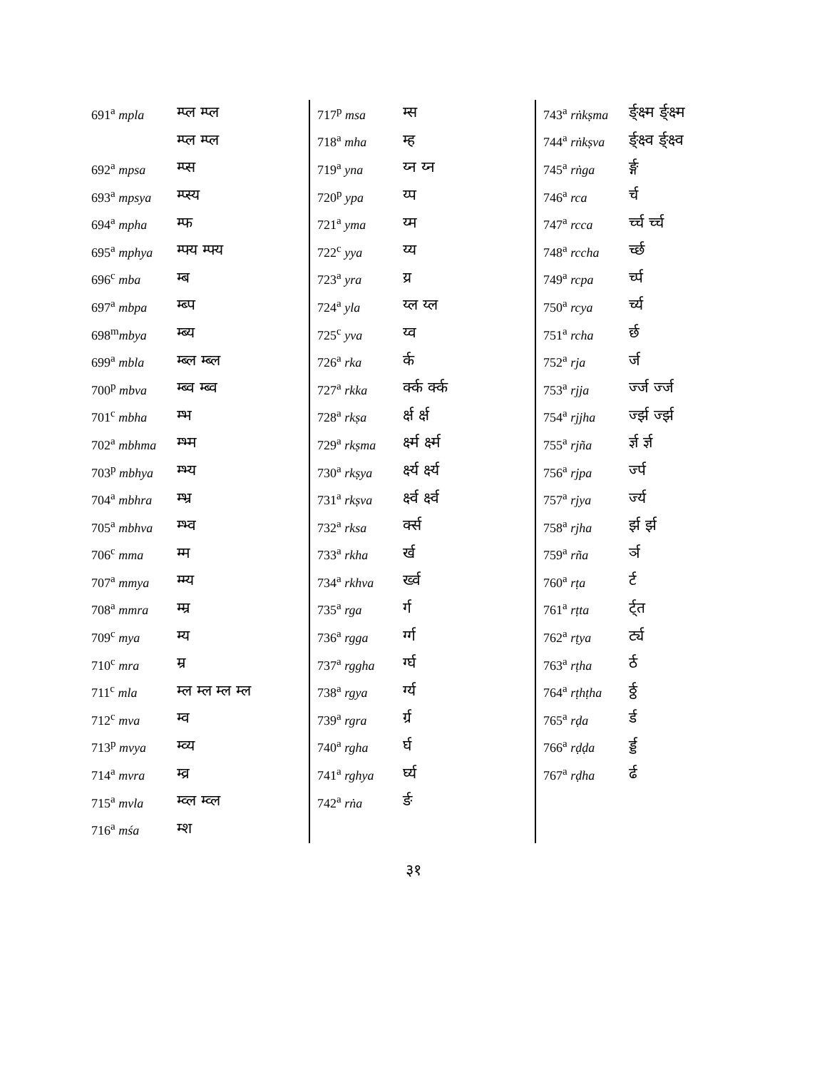| 691<sup>a</sup> mpla | म्प्ल म्प्ल |
| | म्प्ल म्प्ल |
| 692<sup>a</sup> mpsa | म्प्स |
| 693<sup>a</sup> mpsya | म्प्स्य |
| 694<sup>a</sup> mpha | म्फ |
| 695<sup>a</sup> mphya | म्फ्य म्फ्य |
| 696<sup>c</sup> mba | म्ब |
| 697<sup>a</sup> mbpa | म्ब्प |
| 698<sup>m</sup> mbya | म्ब्य |
| 699<sup>a</sup> mbla | म्ब्ल म्ब्ल |
| 700<sup>p</sup> mbva | म्ब्व म्ब्व |
| 701<sup>c</sup> mbha | म्भ |
| 702<sup>a</sup> mbhma | म्भ्म |
| 703<sup>p</sup> mbhya | म्भ्य |
| 704<sup>a</sup> mbhra | म्भ्र |
| 705<sup>a</sup> mbhva | म्भ्व |
| 706<sup>c</sup> mma | म्म |
| 707<sup>a</sup> mmya | म्म्य |
| 708<sup>a</sup> mmra | म्म्र |
| 709<sup>c</sup> mya | म्य |
| 710<sup>c</sup> mra | म्र |
| 711<sup>c</sup> mla | म्ल म्ल म्ल म्ल |
| 712<sup>c</sup> mva | म्व |
| 713<sup>p</sup> mvya | म्व्य |
| 714<sup>a</sup> mvra | म्व्र |
| 715<sup>a</sup> mvla | म्व्ल म्व्ल |
| 716<sup>a</sup> mśa | म्श |
| 717<sup>p</sup> msa | म्स |
| 718<sup>a</sup> mha | म्ह |
| 719<sup>a</sup> yna | य्न य्न |
| 720<sup>p</sup> ypa | य्प |
| 721<sup>a</sup> yma | य्म |
| 722<sup>c</sup> yya | य्य |
| 723<sup>a</sup> yra | य्र |
| 724<sup>a</sup> yla | य्ल य्ल |
| 725<sup>c</sup> yva | य्व |
| 726<sup>a</sup> rka | र्क |
| 727<sup>a</sup> rkka | र्क्क र्क्क |
| 728<sup>a</sup> rkṣa | र्क्ष र्क्ष |
| 729<sup>a</sup> rkṣma | र्क्ष्म र्क्ष्म |
| 730<sup>a</sup> rkṣya | र्क्ष्य र्क्ष्य |
| 731<sup>a</sup> rkṣva | र्क्ष्व र्क्ष्व |
| 732<sup>a</sup> rksa | र्क्स |
| 733<sup>a</sup> rkha | र्ख |
| 734<sup>a</sup> rkhva | र्ख्व |
| 735<sup>a</sup> rga | र्ग |
| 736<sup>a</sup> rgga | र्ग्ग |
| 737<sup>a</sup> rggha | र्ग्घ |
| 738<sup>a</sup> rgya | र्ग्य |
| 739<sup>a</sup> rgra | र्ग्र |
| 740<sup>a</sup> rgha | र्घ |
| 741<sup>a</sup> rghya | र्घ्य |
| 742<sup>a</sup> rṅa | र्ङ |
| 743<sup>a</sup> rṅkṣma | र्ङ्क्ष्म र्ङ्क्ष्म |
| 744<sup>a</sup> rṅkṣva | र्ङ्क्ष्व र्ङ्क्ष्व |
| 745<sup>a</sup> rṅga | र्ङ्ग |
| 746<sup>a</sup> rca | र्च |
| 747<sup>a</sup> rcca | र्च्च र्च्च |
| 748<sup>a</sup> rccha | र्च्छ |
| 749<sup>a</sup> rcpa | र्च्प |
| 750<sup>a</sup> rcya | र्च्य |
| 751<sup>a</sup> rcha | र्छ |
| 752<sup>a</sup> rja | र्ज |
| 753<sup>a</sup> rjja | र्ज्ज र्ज्ज |
| 754<sup>a</sup> rjjha | र्ज्झ र्ज्झ |
| 755<sup>a</sup> rjña | र्ज्ञ र्ज्ञ |
| 756<sup>a</sup> rjpa | र्ज्प |
| 757<sup>a</sup> rjya | र्ज्य |
| 758<sup>a</sup> rjha | र्झ र्झ |
| 759<sup>a</sup> rña | र्ञ |
| 760<sup>a</sup> rṭa | र्ट |
| 761<sup>a</sup> rṭta | र्ट्त |
| 762<sup>a</sup> rṭya | र्ट्य |
| 763<sup>a</sup> rṭha | र्ठ |
| 764<sup>a</sup> rṭhṭha | र्ठ्ठ |
| 765<sup>a</sup> rḍa | र्ड |
| 766<sup>a</sup> rḍḍa | र्ड्ड |
| 767<sup>a</sup> rḍha | र्ढ |
३१